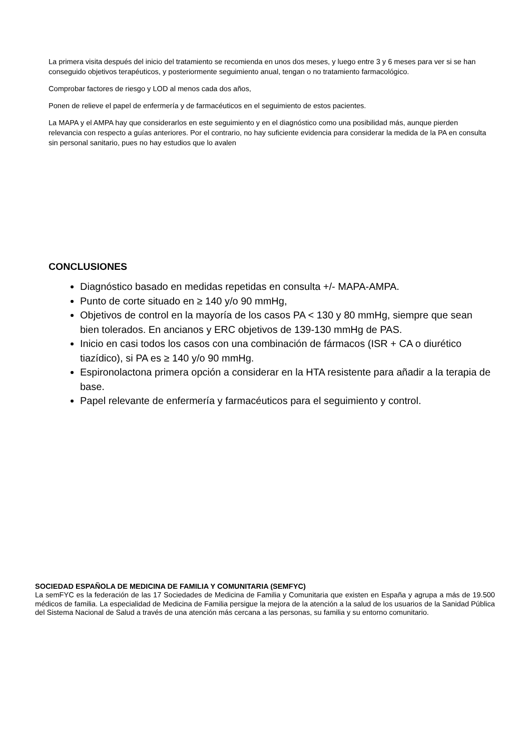La primera visita después del inicio del tratamiento se recomienda en unos dos meses, y luego entre 3 y 6 meses para ver si se han conseguido objetivos terapéuticos, y posteriormente seguimiento anual, tengan o no tratamiento farmacológico.
Comprobar factores de riesgo y LOD al menos cada dos años,
Ponen de relieve el papel de enfermería y de farmacéuticos en el seguimiento de estos pacientes.
La MAPA y el AMPA hay que considerarlos en este seguimiento y en el diagnóstico como una posibilidad más, aunque pierden relevancia con respecto a guías anteriores. Por el contrario, no hay suficiente evidencia para considerar la medida de la PA en consulta sin personal sanitario, pues no hay estudios que lo avalen
CONCLUSIONES
Diagnóstico basado en medidas repetidas en consulta +/- MAPA-AMPA.
Punto de corte situado en ≥ 140 y/o 90 mmHg,
Objetivos de control en la mayoría de los casos PA < 130 y 80 mmHg, siempre que sean bien tolerados. En ancianos y ERC objetivos de 139-130 mmHg de PAS.
Inicio en casi todos los casos con una combinación de fármacos (ISR + CA o diurético tiazídico), si PA es ≥ 140 y/o 90 mmHg.
Espironolactona primera opción a considerar en la HTA resistente para añadir a la terapia de base.
Papel relevante de enfermería y farmacéuticos para el seguimiento y control.
SOCIEDAD ESPAÑOLA DE MEDICINA DE FAMILIA Y COMUNITARIA (SEMFYC)
La semFYC es la federación de las 17 Sociedades de Medicina de Familia y Comunitaria que existen en España y agrupa a más de 19.500 médicos de familia. La especialidad de Medicina de Familia persigue la mejora de la atención a la salud de los usuarios de la Sanidad Pública del Sistema Nacional de Salud a través de una atención más cercana a las personas, su familia y su entorno comunitario.